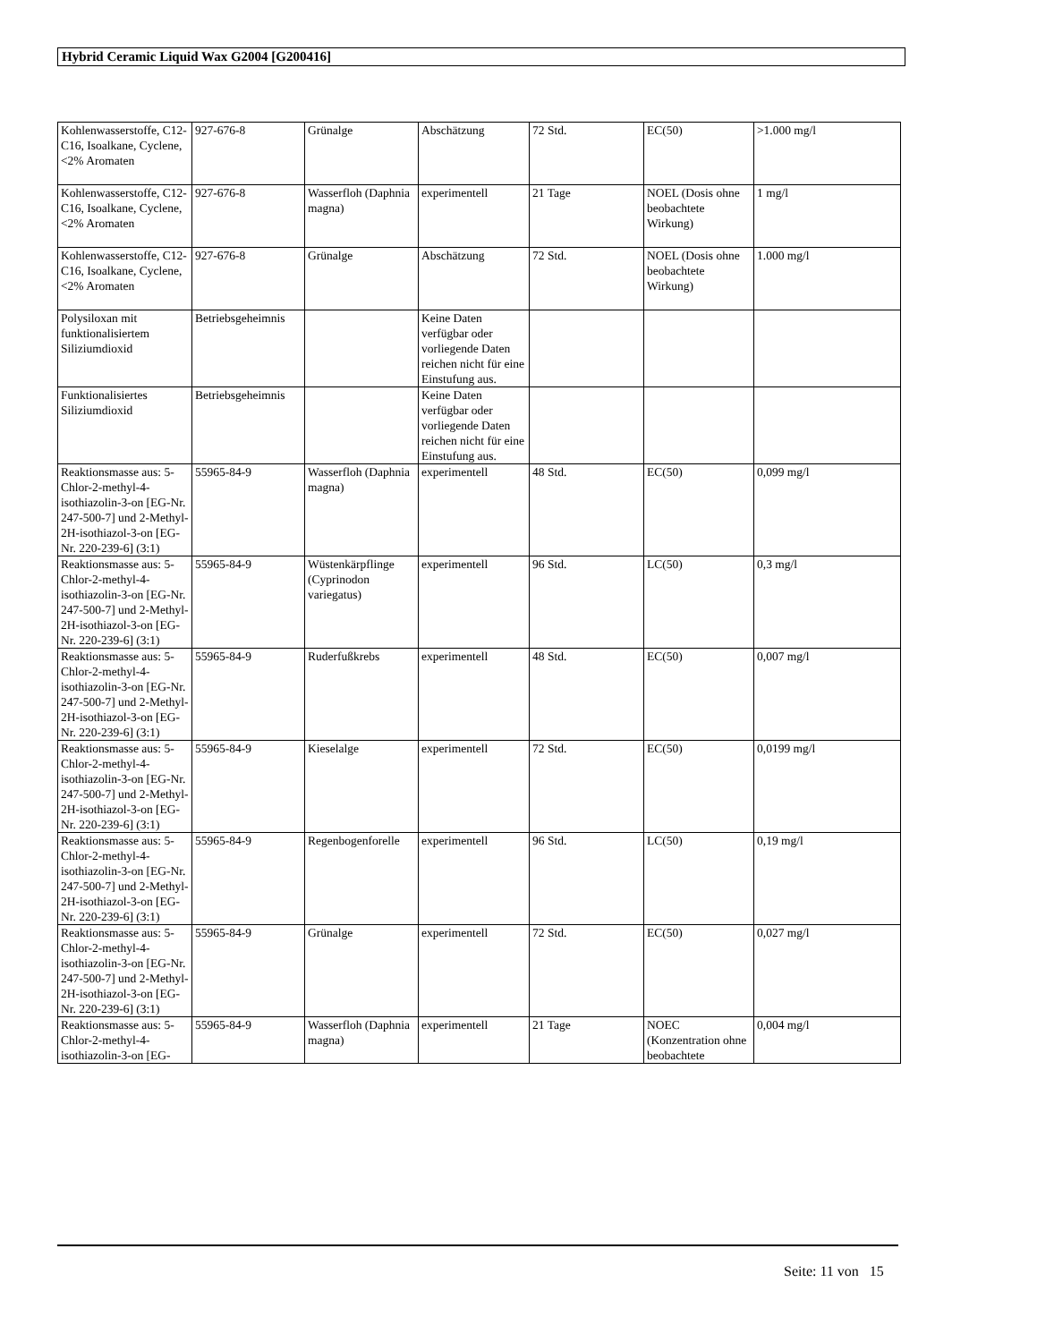Hybrid Ceramic Liquid Wax G2004 [G200416]
| Kohlenwasserstoffe, C12-C16, Isoalkane, Cyclene, <2% Aromaten | 927-676-8 | Grünalge | Abschätzung | 72 Std. | EC(50) | >1.000 mg/l |
| Kohlenwasserstoffe, C12-C16, Isoalkane, Cyclene, <2% Aromaten | 927-676-8 | Wasserfloh (Daphnia magna) | experimentell | 21 Tage | NOEL (Dosis ohne beobachtete Wirkung) | 1 mg/l |
| Kohlenwasserstoffe, C12-C16, Isoalkane, Cyclene, <2% Aromaten | 927-676-8 | Grünalge | Abschätzung | 72 Std. | NOEL (Dosis ohne beobachtete Wirkung) | 1.000 mg/l |
| Polysiloxan mit funktionalisiertem Siliziumdioxid | Betriebsgeheimnis | | Keine Daten verfügbar oder vorliegende Daten reichen nicht für eine Einstufung aus. | | | |
| Funktionalisiertes Siliziumdioxid | Betriebsgeheimnis | | Keine Daten verfügbar oder vorliegende Daten reichen nicht für eine Einstufung aus. | | | |
| Reaktionsmasse aus: 5-Chlor-2-methyl-4-isothiazolin-3-on [EG-Nr. 247-500-7] und 2-Methyl-2H-isothiazol-3-on [EG-Nr. 220-239-6] (3:1) | 55965-84-9 | Wasserfloh (Daphnia magna) | experimentell | 48 Std. | EC(50) | 0,099 mg/l |
| Reaktionsmasse aus: 5-Chlor-2-methyl-4-isothiazolin-3-on [EG-Nr. 247-500-7] und 2-Methyl-2H-isothiazol-3-on [EG-Nr. 220-239-6] (3:1) | 55965-84-9 | Wüstenkärpflinge (Cyprinodon variegatus) | experimentell | 96 Std. | LC(50) | 0,3 mg/l |
| Reaktionsmasse aus: 5-Chlor-2-methyl-4-isothiazolin-3-on [EG-Nr. 247-500-7] und 2-Methyl-2H-isothiazol-3-on [EG-Nr. 220-239-6] (3:1) | 55965-84-9 | Ruderfußkrebs | experimentell | 48 Std. | EC(50) | 0,007 mg/l |
| Reaktionsmasse aus: 5-Chlor-2-methyl-4-isothiazolin-3-on [EG-Nr. 247-500-7] und 2-Methyl-2H-isothiazol-3-on [EG-Nr. 220-239-6] (3:1) | 55965-84-9 | Kieselalge | experimentell | 72 Std. | EC(50) | 0,0199 mg/l |
| Reaktionsmasse aus: 5-Chlor-2-methyl-4-isothiazolin-3-on [EG-Nr. 247-500-7] und 2-Methyl-2H-isothiazol-3-on [EG-Nr. 220-239-6] (3:1) | 55965-84-9 | Regenbogenforelle | experimentell | 96 Std. | LC(50) | 0,19 mg/l |
| Reaktionsmasse aus: 5-Chlor-2-methyl-4-isothiazolin-3-on [EG-Nr. 247-500-7] und 2-Methyl-2H-isothiazol-3-on [EG-Nr. 220-239-6] (3:1) | 55965-84-9 | Grünalge | experimentell | 72 Std. | EC(50) | 0,027 mg/l |
| Reaktionsmasse aus: 5-Chlor-2-methyl-4-isothiazolin-3-on [EG- | 55965-84-9 | Wasserfloh (Daphnia magna) | experimentell | 21 Tage | NOEC (Konzentration ohne beobachtete | 0,004 mg/l |
Seite: 11 von 15